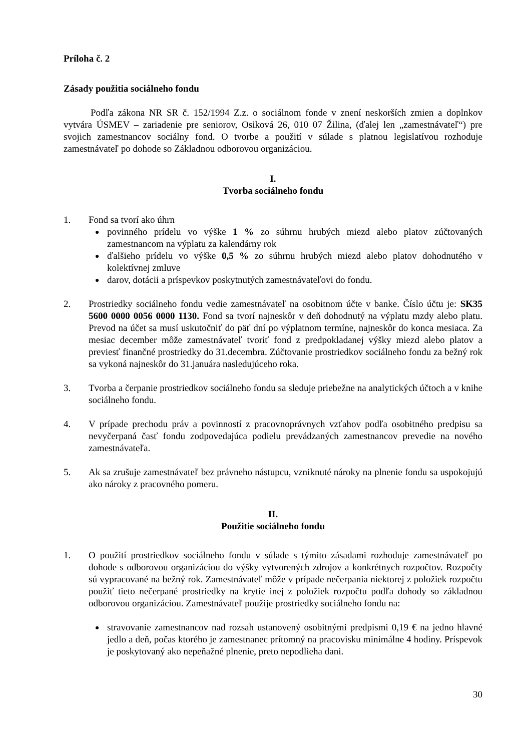Príloha č. 2
Zásady použitia sociálneho fondu
Podľa zákona NR SR č. 152/1994 Z.z. o sociálnom fonde v znení neskorších zmien a doplnkov vytvára ÚSMEV – zariadenie pre seniorov, Osiková 26, 010 07 Žilina, (ďalej len „zamestnávateľ“) pre svojich zamestnancov sociálny fond. O tvorbe a použití v súlade s platnou legislatívou rozhoduje zamestnávateľ po dohode so Základnou odborovou organizáciou.
I.
Tvorba sociálneho fondu
1. Fond sa tvorí ako úhrn
povinného prídelu vo výške 1 % zo súhrnu hrubých miezd alebo platov zúčtovaných zamestnancom na výplatu za kalendárny rok
ďalšieho prídelu vo výške 0,5 % zo súhrnu hrubých miezd alebo platov dohodnutého v kolektívnej zmluve
darov, dotácii a príspevkov poskytnutých zamestnávateľovi do fondu.
2. Prostriedky sociálneho fondu vedie zamestnávateľ na osobitnom účte v banke. Číslo účtu je: SK35 5600 0000 0056 0000 1130. Fond sa tvorí najneskôr v deň dohodnutý na výplatu mzdy alebo platu. Prevod na účet sa musí uskutočniť do päť dní po výplatnom termíne, najneskôr do konca mesiaca. Za mesiac december môže zamestnávateľ tvoriť fond z predpokladanej výšky miezd alebo platov a previesť finančné prostriedky do 31.decembra. Zúčtovanie prostriedkov sociálneho fondu za bežný rok sa vykoná najneskôr do 31.januára nasledujúceho roka.
3. Tvorba a čerpanie prostriedkov sociálneho fondu sa sleduje priebežne na analytických účtoch a v knihe sociálneho fondu.
4. V prípade prechodu práv a povinností z pracovnoprávnych vzťahov podľa osobitného predpisu sa nevyčerpaná časť fondu zodpovedajúca podielu prevádzaných zamestnancov prevedie na nového zamestnávateľa.
5. Ak sa zrušuje zamestnávateľ bez právneho nástupcu, vzniknuté nároky na plnenie fondu sa uspokojujú ako nároky z pracovného pomeru.
II.
Použitie sociálneho fondu
1. O použití prostriedkov sociálneho fondu v súlade s týmito zásadami rozhoduje zamestnávateľ po dohode s odborovou organizáciou do výšky vytvorených zdrojov a konkrétnych rozpočtov. Rozpočty sú vypracované na bežný rok. Zamestnávateľ môže v prípade nečerpania niektorej z položiek rozpočtu použiť tieto nečerpané prostriedky na krytie inej z položiek rozpočtu podľa dohody so základnou odborovou organizáciou. Zamestnávateľ použije prostriedky sociálneho fondu na:
stravovanie zamestnancov nad rozsah ustanovený osobitnými predpismi 0,19 € na jedno hlavné jedlo a deň, počas ktorého je zamestnanec prítomný na pracovisku minimálne 4 hodiny. Príspevok je poskytovaný ako nepeňažné plnenie, preto nepodlieha dani.
30